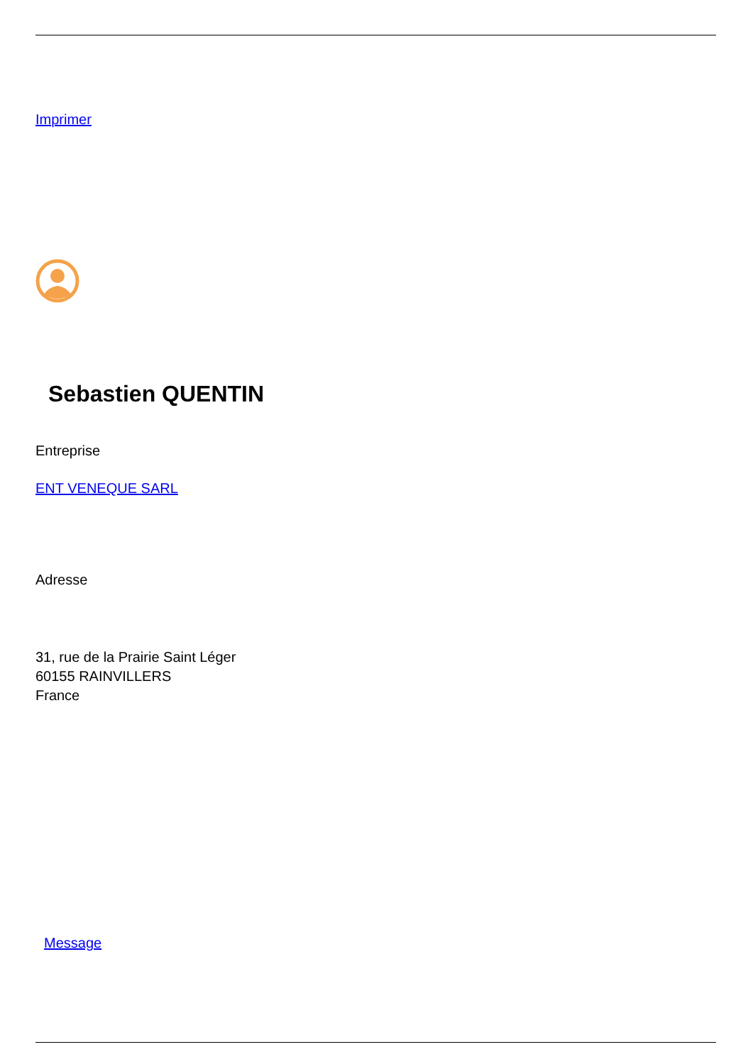Imprimer
Sebastien QUENTIN
Entreprise
ENT VENEQUE SARL
Adresse
31, rue de la Prairie Saint Léger
60155 RAINVILLERS
France
Message